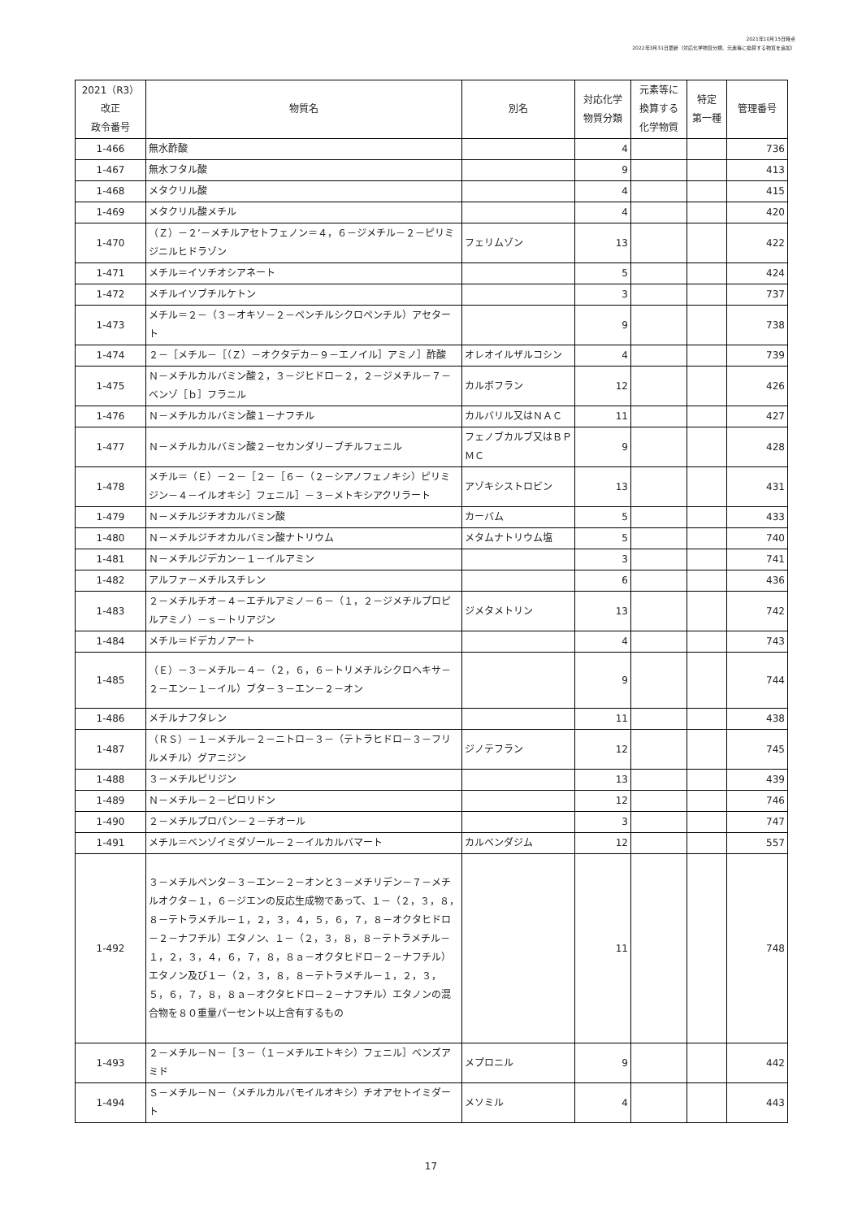2021年10月15日時点
2022年3月31日更新（対応化学物質分類、元素等に換算する物質を追加）
| 2021（R3） 改正 政令番号 | 物質名 | 別名 | 対応化学 物質分類 | 元素等に 換算する 化学物質 | 特定 第一種 | 管理番号 |
| --- | --- | --- | --- | --- | --- | --- |
| 1-466 | 無水酢酸 | | 4 | | | 736 |
| 1-467 | 無水フタル酸 | | 9 | | | 413 |
| 1-468 | メタクリル酸 | | 4 | | | 415 |
| 1-469 | メタクリル酸メチル | | 4 | | | 420 |
| 1-470 | （Ｚ）－２’－メチルアセトフェノン＝４，６－ジメチル－２－ピリミジニルヒドラゾン | フェリムゾン | 13 | | | 422 |
| 1-471 | メチル＝イソチオシアネート | | 5 | | | 424 |
| 1-472 | メチルイソブチルケトン | | 3 | | | 737 |
| 1-473 | メチル＝２－（３－オキソ－２－ペンチルシクロペンチル）アセタート | | 9 | | | 738 |
| 1-474 | ２－［メチル－［（Ｚ）－オクタデカ－９－エノイル］アミノ］酢酸 | オレオイルザルコシン | 4 | | | 739 |
| 1-475 | Ｎ－メチルカルバミン酸２，３－ジヒドロ－２，２－ジメチル－７－ベンゾ［ｂ］フラニル | カルボフラン | 12 | | | 426 |
| 1-476 | Ｎ－メチルカルバミン酸１－ナフチル | カルバリル又はＮＡＣ | 11 | | | 427 |
| 1-477 | Ｎ－メチルカルバミン酸２－セカンダリ－ブチルフェニル | フェノブカルブ又はＢＰＭＣ | 9 | | | 428 |
| 1-478 | メチル＝（Ｅ）－２－［２－［６－（２－シアノフェノキシ）ピリミジン－４－イルオキシ］フェニル］－３－メトキシアクリラート | アゾキシストロビン | 13 | | | 431 |
| 1-479 | Ｎ－メチルジチオカルバミン酸 | カーバム | 5 | | | 433 |
| 1-480 | Ｎ－メチルジチオカルバミン酸ナトリウム | メタムナトリウム塩 | 5 | | | 740 |
| 1-481 | Ｎ－メチルジデカン－１－イルアミン | | 3 | | | 741 |
| 1-482 | アルファ－メチルスチレン | | 6 | | | 436 |
| 1-483 | ２－メチルチオ－４－エチルアミノ－６－（１，２－ジメチルプロピルアミノ）－ｓ－トリアジン | ジメタメトリン | 13 | | | 742 |
| 1-484 | メチル＝ドデカノアート | | 4 | | | 743 |
| 1-485 | （Ｅ）－３－メチル－４－（２，６，６－トリメチルシクロヘキサ－２－エン－１－イル）ブタ－３－エン－２－オン | | 9 | | | 744 |
| 1-486 | メチルナフタレン | | 11 | | | 438 |
| 1-487 | （ＲＳ）－１－メチル－２－ニトロ－３－（テトラヒドロ－３－フリルメチル）グアニジン | ジノテフラン | 12 | | | 745 |
| 1-488 | ３－メチルピリジン | | 13 | | | 439 |
| 1-489 | Ｎ－メチル－２－ピロリドン | | 12 | | | 746 |
| 1-490 | ２－メチルプロパン－２－チオール | | 3 | | | 747 |
| 1-491 | メチル＝ベンゾイミダゾール－２－イルカルバマート | カルベンダジム | 12 | | | 557 |
| 1-492 | ３－メチルペンタ－３－エン－２－オンと３－メチリデン－７－メチルオクタ－１，６－ジエンの反応生成物であって、１－（２，３，８，８－テトラメチル－１，２，３，４，５，６，７，８－オクタヒドロ－２－ナフチル）エタノン、１－（２，３，８，８－テトラメチル－１，２，３，４，６，７，８，８ａ－オクタヒドロ－２－ナフチル）エタノン及び１－（２，３，８，８－テトラメチル－１，２，３，５，６，７，８，８ａ－オクタヒドロ－２－ナフチル）エタノンの混合物を８０重量パーセント以上含有するもの | | 11 | | | 748 |
| 1-493 | ２－メチル－Ｎ－［３－（１－メチルエトキシ）フェニル］ベンズアミド | メプロニル | 9 | | | 442 |
| 1-494 | Ｓ－メチル－Ｎ－（メチルカルバモイルオキシ）チオアセトイミダート | メソミル | 4 | | | 443 |
17